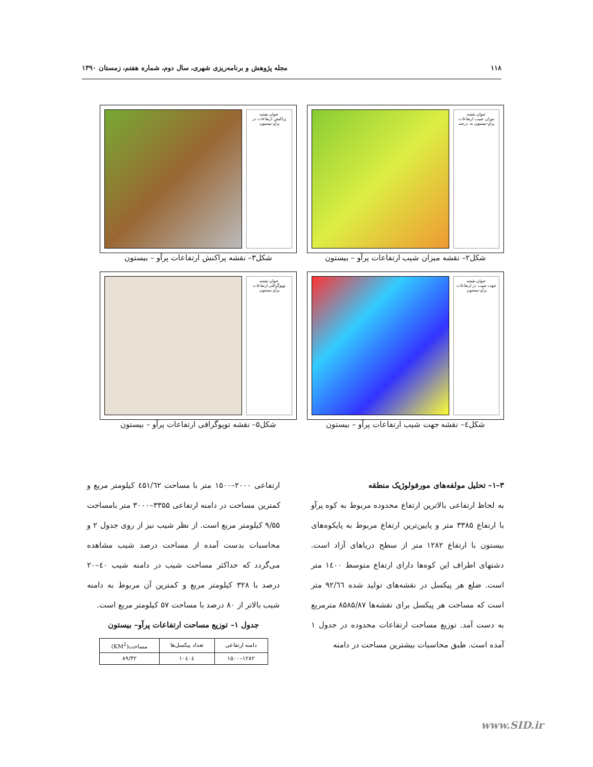۱۱۸ مجله پژوهش و برنامه‌ریزی شهری، سال دوم، شماره هفتم، زمستان ۱۳۹۰
عنوان نقشه
میزان شیب ارتفاعات پرآو–بیستون به درصد
شکل۲– نقشه میزان شیب ارتفاعات پرآو – بیستون
عنوان نقشه
پراکنش ارتفاعات در پرآو–بیستون
شکل۳– نقشه پراکنش ارتفاعات پرآو – بیستون
عنوان نقشه
جهت شیب در ارتفاعات پرآو–بیستون
شکل٤– نقشه جهت شیب ارتفاعات پرآو – بیستون
عنوان نقشه
توپوگرافی ارتفاعات پرآو–بیستون
شکل۵– نقشه توپوگرافی ارتفاعات پرآو – بیستون
۳–۱– تحلیل مولفه‌های مورفولوژیک منطقه
به لحاظ ارتفاعی بالاترین ارتفاع محدوده مربوط به کوه پرآو با ارتفاع ۳۳۸۵ متر و پایین‌ترین ارتفاع مربوط به پایکوه‌های بیستون با ارتفاع ۱۲۸۲ متر از سطح دریاهای آزاد است. دشتهای اطراف این کوه‌ها دارای ارتفاع متوسط ۱٤۰۰ متر است. ضلع هر پیکسل در نقشه‌های تولید شده ۹۲/٦٦ متر است که مساحت هر پیکسل برای نقشه‌ها ۸۵۸۵/۸۷ مترمربع به دست آمد. توزیع مساحت ارتفاعات محدوده در جدول ۱ آمده است. طبق محاسبات بیشترین مساحت در دامنه
ارتفاعی ۲۰۰۰–۱۵۰۰ متر با مساحت ٤۵۱/٦۲ کیلومتر مربع و کمترین مساحت در دامنه ارتفاعی ۳۳۵۵–۳۰۰۰ متر بامساحت ۹/۵۵ کیلومتر مربع است. از نظر شیب نیز از روی جدول ۲ و محاسبات بدست آمده از مساحت درصد شیب مشاهده می‌گردد که حداکثر مساحت شیب در دامنه شیب ٤۰–۲۰ درصد با ۳۲۸ کیلومتر مربع و کمترین آن مربوط به دامنه شیب بالاتر از ۸۰ درصد با مساحت ۵۷ کیلومتر مربع است.
جدول ۱– توزیع مساحت ارتفاعات پرآو– بیستون
| دامنه ارتفاعی | تعداد پیکسل‌ها | مساحت(KM<sup>2</sup>) |
| --- | --- | --- |
| ۱۲۸۲–۱۵۰۰ | ۱۰٤۰٤ | ۸۹/۳۲ |
www.SID.ir